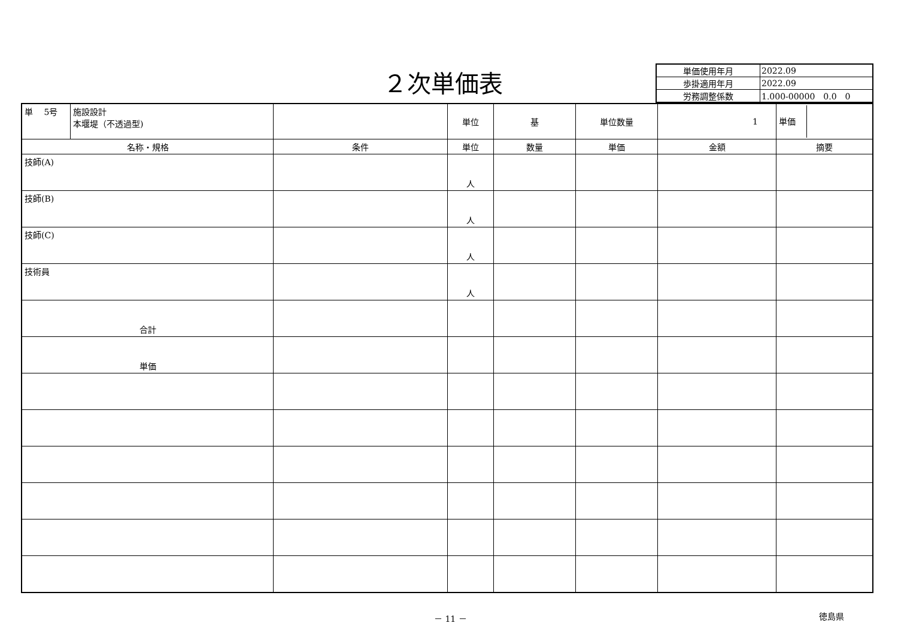２次単価表
| 単価使用年月 | 2022.09 |
| 歩掛適用年月 | 2022.09 |
| 労務調整係数 | 1.000-00000 0.0 0 |
| 単 5号 | 施設設計 本堰堤（不透過型) | | 単位 | 基 | 単位数量 | 1 | 単価 |
| 名称・規格 | | 条件 | 単位 | 数量 | 単価 | 金額 | 摘要 |
| 技師(A) | | | 人 | | | | |
| 技師(B) | | | 人 | | | | |
| 技師(C) | | | 人 | | | | |
| 技術員 | | | 人 | | | | |
| 合計 | | | | | | | |
| 単価 | | | | | | | |
－ 11 － 徳島県